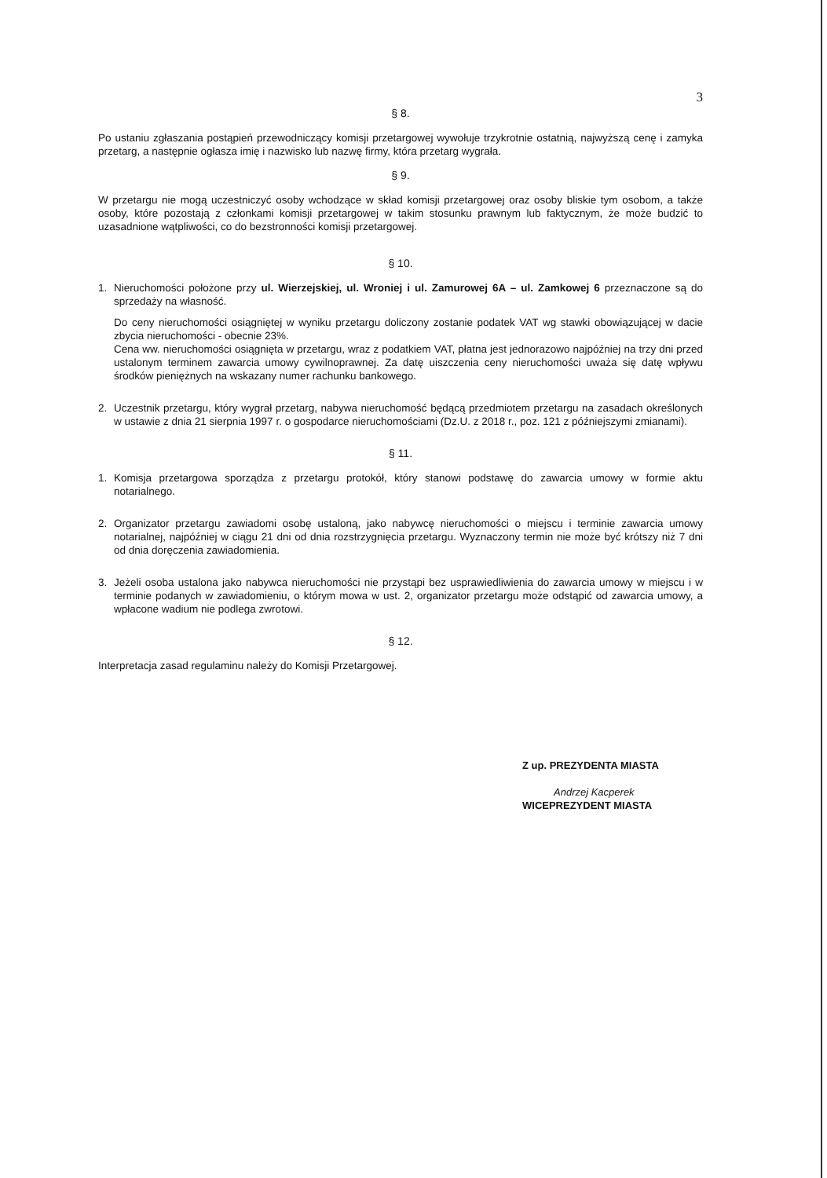3
§ 8.
Po ustaniu zgłaszania postąpień przewodniczący komisji przetargowej wywołuje trzykrotnie ostatnią, najwyższą cenę i zamyka przetarg, a następnie ogłasza imię i nazwisko lub nazwę firmy, która przetarg wygrała.
§ 9.
W przetargu nie mogą uczestniczyć osoby wchodzące w skład komisji przetargowej oraz osoby bliskie tym osobom, a także osoby, które pozostają z członkami komisji przetargowej w takim stosunku prawnym lub faktycznym, że może budzić to uzasadnione wątpliwości, co do bezstronności komisji przetargowej.
§ 10.
1. Nieruchomości położone przy ul. Wierzejskiej, ul. Wroniej i ul. Zamurowej 6A – ul. Zamkowej 6 przeznaczone są do sprzedaży na własność.
Do ceny nieruchomości osiągniętej w wyniku przetargu doliczony zostanie podatek VAT wg stawki obowiązującej w dacie zbycia nieruchomości - obecnie 23%.
Cena ww. nieruchomości osiągnięta w przetargu, wraz z podatkiem VAT, płatna jest jednorazowo najpóźniej na trzy dni przed ustalonym terminem zawarcia umowy cywilnoprawnej. Za datę uiszczenia ceny nieruchomości uważa się datę wpływu środków pieniężnych na wskazany numer rachunku bankowego.
2. Uczestnik przetargu, który wygrał przetarg, nabywa nieruchomość będącą przedmiotem przetargu na zasadach określonych w ustawie z dnia 21 sierpnia 1997 r. o gospodarce nieruchomościami (Dz.U. z 2018 r., poz. 121 z późniejszymi zmianami).
§ 11.
1. Komisja przetargowa sporządza z przetargu protokół, który stanowi podstawę do zawarcia umowy w formie aktu notarialnego.
2. Organizator przetargu zawiadomi osobę ustaloną, jako nabywcę nieruchomości o miejscu i terminie zawarcia umowy notarialnej, najpóźniej w ciągu 21 dni od dnia rozstrzygnięcia przetargu. Wyznaczony termin nie może być krótszy niż 7 dni od dnia doręczenia zawiadomienia.
3. Jeżeli osoba ustalona jako nabywca nieruchomości nie przystąpi bez usprawiedliwienia do zawarcia umowy w miejscu i w terminie podanych w zawiadomieniu, o którym mowa w ust. 2, organizator przetargu może odstąpić od zawarcia umowy, a wpłacone wadium nie podlega zwrotowi.
§ 12.
Interpretacja zasad regulaminu należy do Komisji Przetargowej.
Z up. PREZYDENTA MIASTA
Andrzej Kacperek
WICEPREZYDENT MIASTA